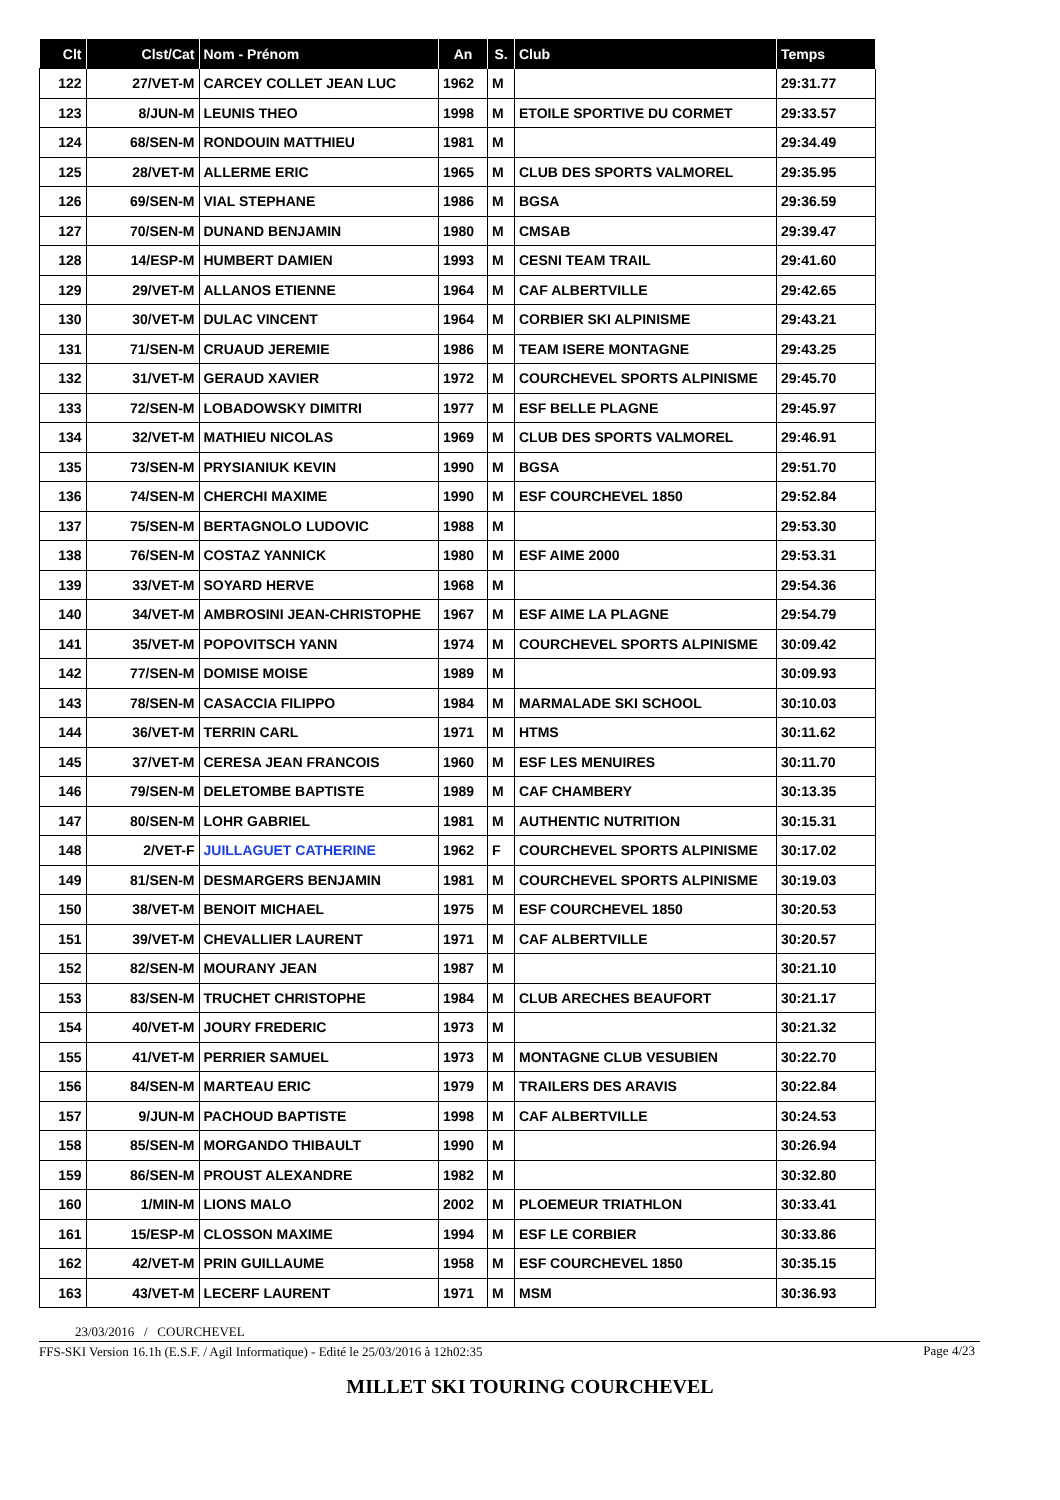| Clt | Clst/Cat | Nom - Prénom | An | S. | Club | Temps |
| --- | --- | --- | --- | --- | --- | --- |
| 122 | 27/VET-M | CARCEY COLLET JEAN LUC | 1962 | M | | 29:31.77 |
| 123 | 8/JUN-M | LEUNIS THEO | 1998 | M | ETOILE SPORTIVE DU CORMET | 29:33.57 |
| 124 | 68/SEN-M | RONDOUIN MATTHIEU | 1981 | M | | 29:34.49 |
| 125 | 28/VET-M | ALLERME ERIC | 1965 | M | CLUB DES SPORTS VALMOREL | 29:35.95 |
| 126 | 69/SEN-M | VIAL STEPHANE | 1986 | M | BGSA | 29:36.59 |
| 127 | 70/SEN-M | DUNAND BENJAMIN | 1980 | M | CMSAB | 29:39.47 |
| 128 | 14/ESP-M | HUMBERT DAMIEN | 1993 | M | CESNI TEAM TRAIL | 29:41.60 |
| 129 | 29/VET-M | ALLANOS ETIENNE | 1964 | M | CAF ALBERTVILLE | 29:42.65 |
| 130 | 30/VET-M | DULAC VINCENT | 1964 | M | CORBIER SKI ALPINISME | 29:43.21 |
| 131 | 71/SEN-M | CRUAUD JEREMIE | 1986 | M | TEAM ISERE MONTAGNE | 29:43.25 |
| 132 | 31/VET-M | GERAUD XAVIER | 1972 | M | COURCHEVEL SPORTS ALPINISME | 29:45.70 |
| 133 | 72/SEN-M | LOBADOWSKY DIMITRI | 1977 | M | ESF BELLE PLAGNE | 29:45.97 |
| 134 | 32/VET-M | MATHIEU NICOLAS | 1969 | M | CLUB DES SPORTS VALMOREL | 29:46.91 |
| 135 | 73/SEN-M | PRYSIANIUK KEVIN | 1990 | M | BGSA | 29:51.70 |
| 136 | 74/SEN-M | CHERCHI MAXIME | 1990 | M | ESF COURCHEVEL 1850 | 29:52.84 |
| 137 | 75/SEN-M | BERTAGNOLO LUDOVIC | 1988 | M | | 29:53.30 |
| 138 | 76/SEN-M | COSTAZ YANNICK | 1980 | M | ESF AIME 2000 | 29:53.31 |
| 139 | 33/VET-M | SOYARD HERVE | 1968 | M | | 29:54.36 |
| 140 | 34/VET-M | AMBROSINI JEAN-CHRISTOPHE | 1967 | M | ESF AIME LA PLAGNE | 29:54.79 |
| 141 | 35/VET-M | POPOVITSCH YANN | 1974 | M | COURCHEVEL SPORTS ALPINISME | 30:09.42 |
| 142 | 77/SEN-M | DOMISE MOISE | 1989 | M | | 30:09.93 |
| 143 | 78/SEN-M | CASACCIA FILIPPO | 1984 | M | MARMALADE SKI SCHOOL | 30:10.03 |
| 144 | 36/VET-M | TERRIN CARL | 1971 | M | HTMS | 30:11.62 |
| 145 | 37/VET-M | CERESA JEAN FRANCOIS | 1960 | M | ESF LES MENUIRES | 30:11.70 |
| 146 | 79/SEN-M | DELETOMBE BAPTISTE | 1989 | M | CAF CHAMBERY | 30:13.35 |
| 147 | 80/SEN-M | LOHR GABRIEL | 1981 | M | AUTHENTIC NUTRITION | 30:15.31 |
| 148 | 2/VET-F | JUILLAGUET CATHERINE | 1962 | F | COURCHEVEL SPORTS ALPINISME | 30:17.02 |
| 149 | 81/SEN-M | DESMARGERS BENJAMIN | 1981 | M | COURCHEVEL SPORTS ALPINISME | 30:19.03 |
| 150 | 38/VET-M | BENOIT MICHAEL | 1975 | M | ESF COURCHEVEL 1850 | 30:20.53 |
| 151 | 39/VET-M | CHEVALLIER LAURENT | 1971 | M | CAF ALBERTVILLE | 30:20.57 |
| 152 | 82/SEN-M | MOURANY JEAN | 1987 | M | | 30:21.10 |
| 153 | 83/SEN-M | TRUCHET CHRISTOPHE | 1984 | M | CLUB ARECHES BEAUFORT | 30:21.17 |
| 154 | 40/VET-M | JOURY FREDERIC | 1973 | M | | 30:21.32 |
| 155 | 41/VET-M | PERRIER SAMUEL | 1973 | M | MONTAGNE CLUB VESUBIEN | 30:22.70 |
| 156 | 84/SEN-M | MARTEAU ERIC | 1979 | M | TRAILERS DES ARAVIS | 30:22.84 |
| 157 | 9/JUN-M | PACHOUD BAPTISTE | 1998 | M | CAF ALBERTVILLE | 30:24.53 |
| 158 | 85/SEN-M | MORGANDO THIBAULT | 1990 | M | | 30:26.94 |
| 159 | 86/SEN-M | PROUST ALEXANDRE | 1982 | M | | 30:32.80 |
| 160 | 1/MIN-M | LIONS MALO | 2002 | M | PLOEMEUR TRIATHLON | 30:33.41 |
| 161 | 15/ESP-M | CLOSSON MAXIME | 1994 | M | ESF LE CORBIER | 30:33.86 |
| 162 | 42/VET-M | PRIN GUILLAUME | 1958 | M | ESF COURCHEVEL 1850 | 30:35.15 |
| 163 | 43/VET-M | LECERF LAURENT | 1971 | M | MSM | 30:36.93 |
23/03/2016 / COURCHEVEL
FFS-SKI Version 16.1h (E.S.F. / Agil Informatique) - Edité le 25/03/2016 à 12h02:35
Page 4/23
MILLET SKI TOURING COURCHEVEL